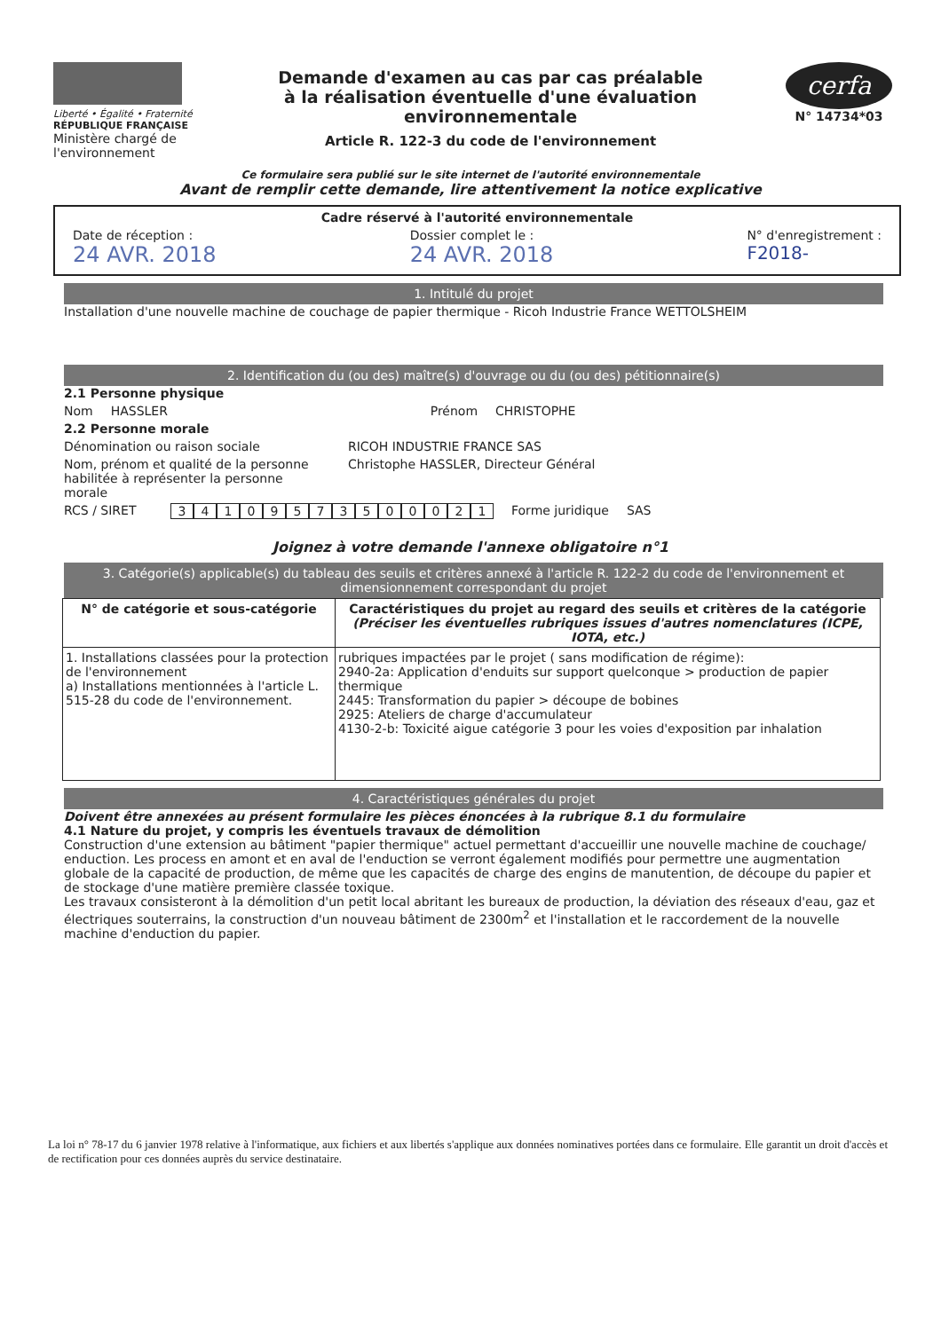Liberté • Égalité • Fraternité
RÉPUBLIQUE FRANÇAISE
Ministère chargé de l'environnement
Demande d'examen au cas par cas préalable
à la réalisation éventuelle d'une évaluation environnementale
Article R. 122-3 du code de l'environnement
cerfa
N° 14734*03
Ce formulaire sera publié sur le site internet de l'autorité environnementale
Avant de remplir cette demande, lire attentivement la notice explicative
Cadre réservé à l'autorité environnementale
Date de réception :
24 AVR. 2018
Dossier complet le :
24 AVR. 2018
N° d'enregistrement :
F2018-
1. Intitulé du projet
Installation d'une nouvelle machine de couchage de papier thermique - Ricoh Industrie France WETTOLSHEIM
2. Identification du (ou des) maître(s) d'ouvrage ou du (ou des) pétitionnaire(s)
2.1 Personne physique
Nom HASSLER Prénom CHRISTOPHE
2.2 Personne morale
Dénomination ou raison sociale RICOH INDUSTRIE FRANCE SAS
Nom, prénom et qualité de la personne habilitée à représenter la personne morale Christophe HASSLER, Directeur Général
RCS / SIRET 34109573500021 Forme juridique SAS
Joignez à votre demande l'annexe obligatoire n°1
3. Catégorie(s) applicable(s) du tableau des seuils et critères annexé à l'article R. 122-2 du code de l'environnement et dimensionnement correspondant du projet
| N° de catégorie et sous-catégorie | Caractéristiques du projet au regard des seuils et critères de la catégorie (Préciser les éventuelles rubriques issues d'autres nomenclatures (ICPE, IOTA, etc.) |
| --- | --- |
| 1. Installations classées pour la protection de l'environnement a) Installations mentionnées à l'article L. 515-28 du code de l'environnement. | rubriques impactées par le projet ( sans modification de régime): 2940-2a: Application d'enduits sur support quelconque > production de papier thermique 2445: Transformation du papier > découpe de bobines 2925: Ateliers de charge d'accumulateur 4130-2-b: Toxicité aigue catégorie 3 pour les voies d'exposition par inhalation |
4. Caractéristiques générales du projet
Doivent être annexées au présent formulaire les pièces énoncées à la rubrique 8.1 du formulaire
4.1 Nature du projet, y compris les éventuels travaux de démolition
Construction d'une extension au bâtiment "papier thermique" actuel permettant d'accueillir une nouvelle machine de couchage/ enduction. Les process en amont et en aval de l'enduction se verront également modifiés pour permettre une augmentation globale de la capacité de production, de même que les capacités de charge des engins de manutention, de découpe du papier et de stockage d'une matière première classée toxique.
Les travaux consisteront à la démolition d'un petit local abritant les bureaux de production, la déviation des réseaux d'eau, gaz et électriques souterrains, la construction d'un nouveau bâtiment de 2300m<sup>2</sup> et l'installation et le raccordement de la nouvelle machine d'enduction du papier.
La loi n° 78-17 du 6 janvier 1978 relative à l'informatique, aux fichiers et aux libertés s'applique aux données nominatives portées dans ce formulaire. Elle garantit un droit d'accès et de rectification pour ces données auprès du service destinataire.